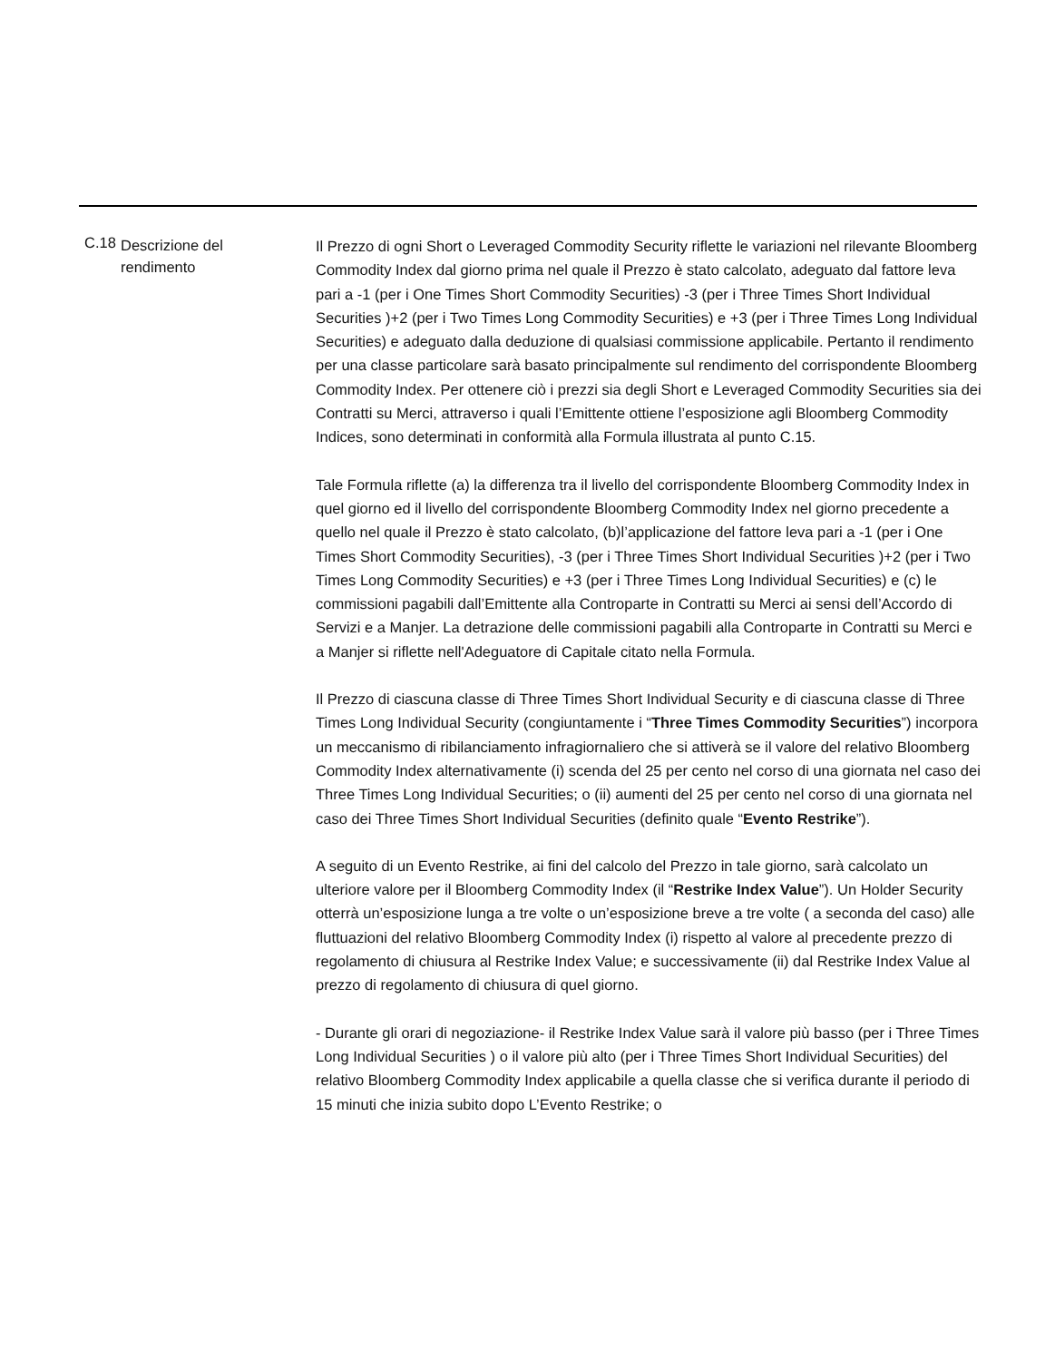C.18
Descrizione del
rendimento
Il Prezzo di ogni Short o Leveraged Commodity Security riflette le variazioni nel rilevante Bloomberg Commodity Index dal giorno prima nel quale il Prezzo è stato calcolato, adeguato dal fattore leva pari a -1 (per i One Times Short Commodity Securities) -3 (per i Three Times Short Individual Securities )+2 (per i Two Times Long Commodity Securities) e +3 (per i Three Times Long Individual Securities) e adeguato dalla deduzione di qualsiasi commissione applicabile. Pertanto il rendimento per una classe particolare sarà basato principalmente sul rendimento del corrispondente Bloomberg Commodity Index. Per ottenere ciò i prezzi sia degli Short e Leveraged Commodity Securities sia dei Contratti su Merci, attraverso i quali l’Emittente ottiene l’esposizione agli Bloomberg Commodity Indices, sono determinati in conformità alla Formula illustrata al punto C.15.
Tale Formula riflette (a) la differenza tra il livello del corrispondente Bloomberg Commodity Index in quel giorno ed il livello del corrispondente Bloomberg Commodity Index nel giorno precedente a quello nel quale il Prezzo è stato calcolato, (b)l’applicazione del fattore leva pari a -1 (per i One Times Short Commodity Securities), -3 (per i Three Times Short Individual Securities )+2 (per i Two Times Long Commodity Securities) e +3 (per i Three Times Long Individual Securities) e (c) le commissioni pagabili dall’Emittente alla Controparte in Contratti su Merci ai sensi dell’Accordo di Servizi e a Manjer. La detrazione delle commissioni pagabili alla Controparte in Contratti su Merci e a Manjer si riflette nell'Adeguatore di Capitale citato nella Formula.
Il Prezzo di ciascuna classe di Three Times Short Individual Security e di ciascuna classe di Three Times Long Individual Security (congiuntamente i “Three Times Commodity Securities”) incorpora un meccanismo di ribilanciamento infragiornaliero che si attiverà se il valore del relativo Bloomberg Commodity Index alternativamente (i) scenda del 25 per cento nel corso di una giornata nel caso dei Three Times Long Individual Securities; o (ii) aumenti del 25 per cento nel corso di una giornata nel caso dei Three Times Short Individual Securities (definito quale “Evento Restrike”).
A seguito di un Evento Restrike, ai fini del calcolo del Prezzo in tale giorno, sarà calcolato un ulteriore valore per il Bloomberg Commodity Index (il “Restrike Index Value”). Un Holder Security otterrà un’esposizione lunga a tre volte o un’esposizione breve a tre volte ( a seconda del caso) alle fluttuazioni del relativo Bloomberg Commodity Index (i) rispetto al valore al precedente prezzo di regolamento di chiusura al Restrike Index Value; e successivamente (ii) dal Restrike Index Value al prezzo di regolamento di chiusura di quel giorno.
- Durante gli orari di negoziazione- il Restrike Index Value sarà il valore più basso (per i Three Times Long Individual Securities ) o il valore più alto (per i Three Times Short Individual Securities) del relativo Bloomberg Commodity Index applicabile a quella classe che si verifica durante il periodo di 15 minuti che inizia subito dopo L’Evento Restrike; o